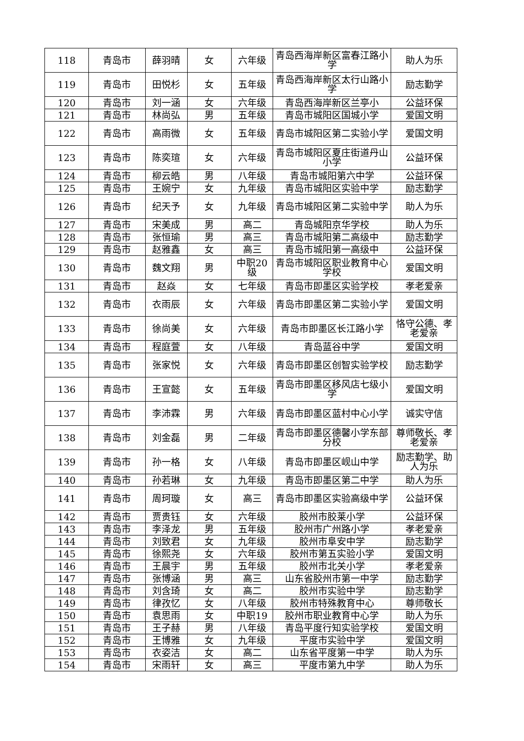| 118 | 青岛市 | 薛羽晴 | 女 | 六年级 | 青岛西海岸新区富春江路小学 | 助人为乐 |
| 119 | 青岛市 | 田悦杉 | 女 | 五年级 | 青岛西海岸新区太行山路小学 | 励志勤学 |
| 120 | 青岛市 | 刘一涵 | 女 | 六年级 | 青岛西海岸新区兰亭小 | 公益环保 |
| 121 | 青岛市 | 林尚弘 | 男 | 五年级 | 青岛市城阳区国城小学 | 爱国文明 |
| 122 | 青岛市 | 高雨微 | 女 | 五年级 | 青岛市城阳区第二实验小学 | 爱国文明 |
| 123 | 青岛市 | 陈奕瑄 | 女 | 六年级 | 青岛市城阳区夏庄街道丹山小学 | 公益环保 |
| 124 | 青岛市 | 柳云皓 | 男 | 八年级 | 青岛市城阳第六中学 | 公益环保 |
| 125 | 青岛市 | 王婉宁 | 女 | 九年级 | 青岛市城阳区实验中学 | 励志勤学 |
| 126 | 青岛市 | 纪天予 | 女 | 九年级 | 青岛市城阳区第二实验中学 | 助人为乐 |
| 127 | 青岛市 | 宋美成 | 男 | 高二 | 青岛城阳京华学校 | 助人为乐 |
| 128 | 青岛市 | 张恒瑜 | 男 | 高三 | 青岛市城阳第二高级中 | 励志勤学 |
| 129 | 青岛市 | 赵雅鑫 | 女 | 高三 | 青岛市城阳第一高级中 | 公益环保 |
| 130 | 青岛市 | 魏文翔 | 男 | 中职20级 | 青岛市城阳区职业教育中心学校 | 爱国文明 |
| 131 | 青岛市 | 赵焱 | 女 | 七年级 | 青岛市即墨区实验学校 | 孝老爱亲 |
| 132 | 青岛市 | 衣雨辰 | 女 | 六年级 | 青岛市即墨区第二实验小学 | 爱国文明 |
| 133 | 青岛市 | 徐尚美 | 女 | 六年级 | 青岛市即墨区长江路小学 | 恪守公德、孝老爱亲 |
| 134 | 青岛市 | 程庭萱 | 女 | 八年级 | 青岛蓝谷中学 | 爱国文明 |
| 135 | 青岛市 | 张家悦 | 女 | 六年级 | 青岛市即墨区创智实验学校 | 励志勤学 |
| 136 | 青岛市 | 王宣懿 | 女 | 五年级 | 青岛市即墨区移风店七级小学 | 爱国文明 |
| 137 | 青岛市 | 李沛霖 | 男 | 六年级 | 青岛市即墨区蓝村中心小学 | 诚实守信 |
| 138 | 青岛市 | 刘金磊 | 男 | 二年级 | 青岛市即墨区德馨小学东部分校 | 尊师敬长、孝老爱亲 |
| 139 | 青岛市 | 孙一格 | 女 | 八年级 | 青岛市即墨区岘山中学 | 励志勤学、助人为乐 |
| 140 | 青岛市 | 孙若琳 | 女 | 九年级 | 青岛市即墨区第二中学 | 助人为乐 |
| 141 | 青岛市 | 周珂璇 | 女 | 高三 | 青岛市即墨区实验高级中学 | 公益环保 |
| 142 | 青岛市 | 贾贵钰 | 女 | 六年级 | 胶州市胶莱小学 | 公益环保 |
| 143 | 青岛市 | 李泽龙 | 男 | 五年级 | 胶州市广州路小学 | 孝老爱亲 |
| 144 | 青岛市 | 刘致君 | 女 | 九年级 | 胶州市阜安中学 | 励志勤学 |
| 145 | 青岛市 | 徐熙尧 | 女 | 六年级 | 胶州市第五实验小学 | 爱国文明 |
| 146 | 青岛市 | 王晨宇 | 男 | 五年级 | 胶州市北关小学 | 孝老爱亲 |
| 147 | 青岛市 | 张博涵 | 男 | 高三 | 山东省胶州市第一中学 | 励志勤学 |
| 148 | 青岛市 | 刘含琦 | 女 | 高二 | 胶州市实验中学 | 励志勤学 |
| 149 | 青岛市 | 律孜忆 | 女 | 八年级 | 胶州市特殊教育中心 | 尊师敬长 |
| 150 | 青岛市 | 袁思雨 | 女 | 中职19 | 胶州市职业教育中心学 | 助人为乐 |
| 151 | 青岛市 | 王子赫 | 男 | 八年级 | 青岛平度行知实验学校 | 爱国文明 |
| 152 | 青岛市 | 王博雅 | 女 | 九年级 | 平度市实验中学 | 爱国文明 |
| 153 | 青岛市 | 衣姿洁 | 女 | 高二 | 山东省平度第一中学 | 助人为乐 |
| 154 | 青岛市 | 宋雨轩 | 女 | 高三 | 平度市第九中学 | 助人为乐 |